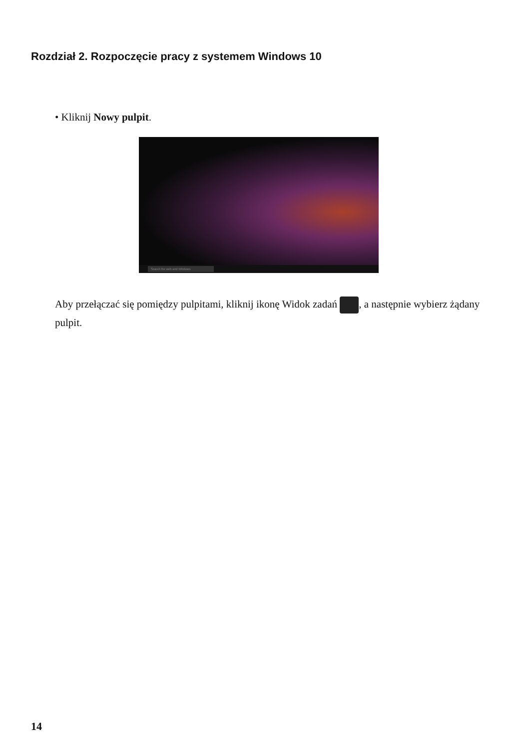Rozdział 2. Rozpoczęcie pracy z systemem Windows 10
• Kliknij Nowy pulpit.
Search the web and Windows
Aby przełączać się pomiędzy pulpitami, kliknij ikonę Widok zadań , a następnie wybierz żądany pulpit.
14